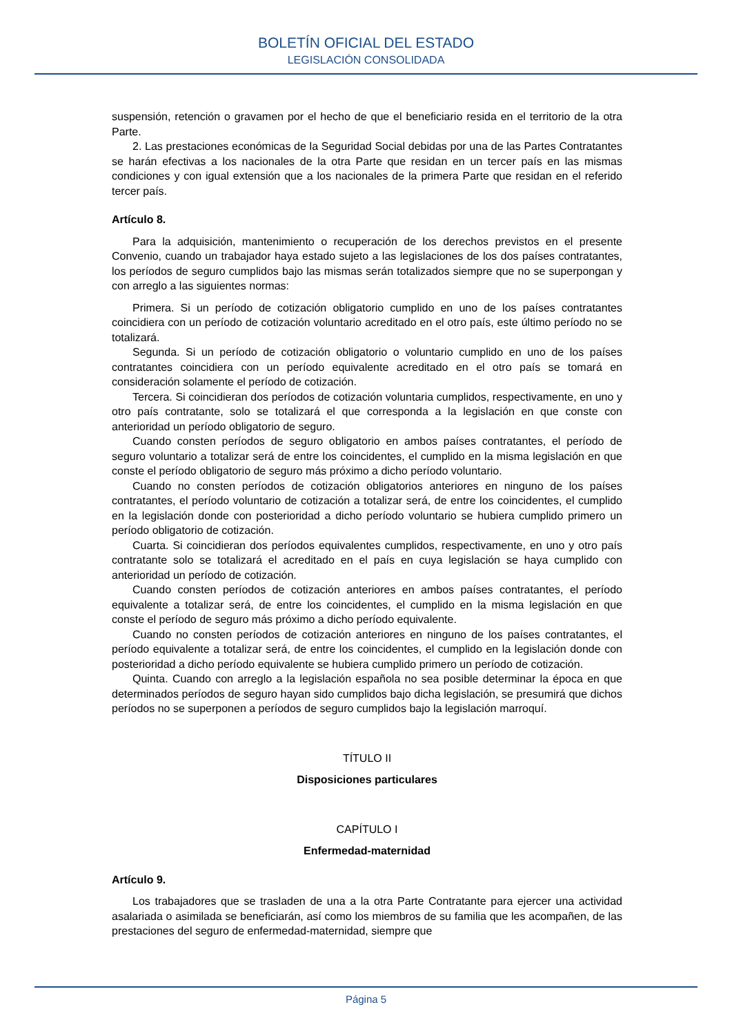BOLETÍN OFICIAL DEL ESTADO
LEGISLACIÓN CONSOLIDADA
suspensión, retención o gravamen por el hecho de que el beneficiario resida en el territorio de la otra Parte.
2. Las prestaciones económicas de la Seguridad Social debidas por una de las Partes Contratantes se harán efectivas a los nacionales de la otra Parte que residan en un tercer país en las mismas condiciones y con igual extensión que a los nacionales de la primera Parte que residan en el referido tercer país.
Artículo 8.
Para la adquisición, mantenimiento o recuperación de los derechos previstos en el presente Convenio, cuando un trabajador haya estado sujeto a las legislaciones de los dos países contratantes, los períodos de seguro cumplidos bajo las mismas serán totalizados siempre que no se superpongan y con arreglo a las siguientes normas:
Primera. Si un período de cotización obligatorio cumplido en uno de los países contratantes coincidiera con un período de cotización voluntario acreditado en el otro país, este último período no se totalizará.
Segunda. Si un período de cotización obligatorio o voluntario cumplido en uno de los países contratantes coincidiera con un período equivalente acreditado en el otro país se tomará en consideración solamente el período de cotización.
Tercera. Si coincidieran dos períodos de cotización voluntaria cumplidos, respectivamente, en uno y otro país contratante, solo se totalizará el que corresponda a la legislación en que conste con anterioridad un período obligatorio de seguro.
Cuando consten períodos de seguro obligatorio en ambos países contratantes, el período de seguro voluntario a totalizar será de entre los coincidentes, el cumplido en la misma legislación en que conste el período obligatorio de seguro más próximo a dicho período voluntario.
Cuando no consten períodos de cotización obligatorios anteriores en ninguno de los países contratantes, el período voluntario de cotización a totalizar será, de entre los coincidentes, el cumplido en la legislación donde con posterioridad a dicho período voluntario se hubiera cumplido primero un período obligatorio de cotización.
Cuarta. Si coincidieran dos períodos equivalentes cumplidos, respectivamente, en uno y otro país contratante solo se totalizará el acreditado en el país en cuya legislación se haya cumplido con anterioridad un período de cotización.
Cuando consten períodos de cotización anteriores en ambos países contratantes, el período equivalente a totalizar será, de entre los coincidentes, el cumplido en la misma legislación en que conste el período de seguro más próximo a dicho período equivalente.
Cuando no consten períodos de cotización anteriores en ninguno de los países contratantes, el período equivalente a totalizar será, de entre los coincidentes, el cumplido en la legislación donde con posterioridad a dicho período equivalente se hubiera cumplido primero un período de cotización.
Quinta. Cuando con arreglo a la legislación española no sea posible determinar la época en que determinados períodos de seguro hayan sido cumplidos bajo dicha legislación, se presumirá que dichos períodos no se superponen a períodos de seguro cumplidos bajo la legislación marroquí.
TÍTULO II
Disposiciones particulares
CAPÍTULO I
Enfermedad-maternidad
Artículo 9.
Los trabajadores que se trasladen de una a la otra Parte Contratante para ejercer una actividad asalariada o asimilada se beneficiarán, así como los miembros de su familia que les acompañen, de las prestaciones del seguro de enfermedad-maternidad, siempre que
Página 5